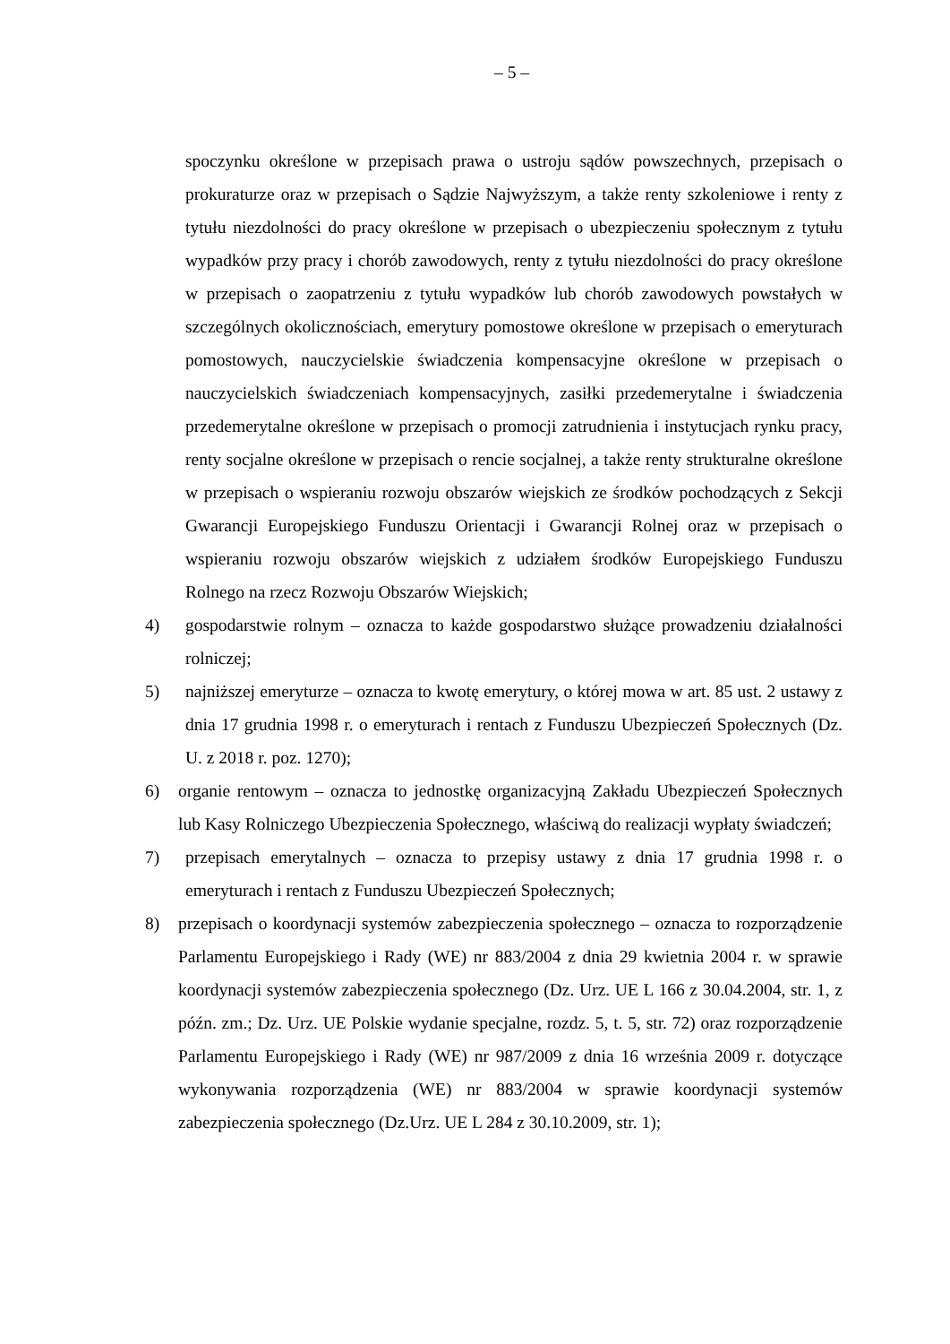– 5 –
spoczynku określone w przepisach prawa o ustroju sądów powszechnych, przepisach o prokuraturze oraz w przepisach o Sądzie Najwyższym, a także renty szkoleniowe i renty z tytułu niezdolności do pracy określone w przepisach o ubezpieczeniu społecznym z tytułu wypadków przy pracy i chorób zawodowych, renty z tytułu niezdolności do pracy określone w przepisach o zaopatrzeniu z tytułu wypadków lub chorób zawodowych powstałych w szczególnych okolicznościach, emerytury pomostowe określone w przepisach o emeryturach pomostowych, nauczycielskie świadczenia kompensacyjne określone w przepisach o nauczycielskich świadczeniach kompensacyjnych, zasiłki przedemerytalne i świadczenia przedemerytalne określone w przepisach o promocji zatrudnienia i instytucjach rynku pracy, renty socjalne określone w przepisach o rencie socjalnej, a także renty strukturalne określone w przepisach o wspieraniu rozwoju obszarów wiejskich ze środków pochodzących z Sekcji Gwarancji Europejskiego Funduszu Orientacji i Gwarancji Rolnej oraz w przepisach o wspieraniu rozwoju obszarów wiejskich z udziałem środków Europejskiego Funduszu Rolnego na rzecz Rozwoju Obszarów Wiejskich;
4) gospodarstwie rolnym – oznacza to każde gospodarstwo służące prowadzeniu działalności rolniczej;
5) najniższej emeryturze – oznacza to kwotę emerytury, o której mowa w art. 85 ust. 2 ustawy z dnia 17 grudnia 1998 r. o emeryturach i rentach z Funduszu Ubezpieczeń Społecznych (Dz. U. z 2018 r. poz. 1270);
6) organie rentowym – oznacza to jednostkę organizacyjną Zakładu Ubezpieczeń Społecznych lub Kasy Rolniczego Ubezpieczenia Społecznego, właściwą do realizacji wypłaty świadczeń;
7) przepisach emerytalnych – oznacza to przepisy ustawy z dnia 17 grudnia 1998 r. o emeryturach i rentach z Funduszu Ubezpieczeń Społecznych;
8) przepisach o koordynacji systemów zabezpieczenia społecznego – oznacza to rozporządzenie Parlamentu Europejskiego i Rady (WE) nr 883/2004 z dnia 29 kwietnia 2004 r. w sprawie koordynacji systemów zabezpieczenia społecznego (Dz. Urz. UE L 166 z 30.04.2004, str. 1, z późn. zm.; Dz. Urz. UE Polskie wydanie specjalne, rozdz. 5, t. 5, str. 72) oraz rozporządzenie Parlamentu Europejskiego i Rady (WE) nr 987/2009 z dnia 16 września 2009 r. dotyczące wykonywania rozporządzenia (WE) nr 883/2004 w sprawie koordynacji systemów zabezpieczenia społecznego (Dz.Urz. UE L 284 z 30.10.2009, str. 1);